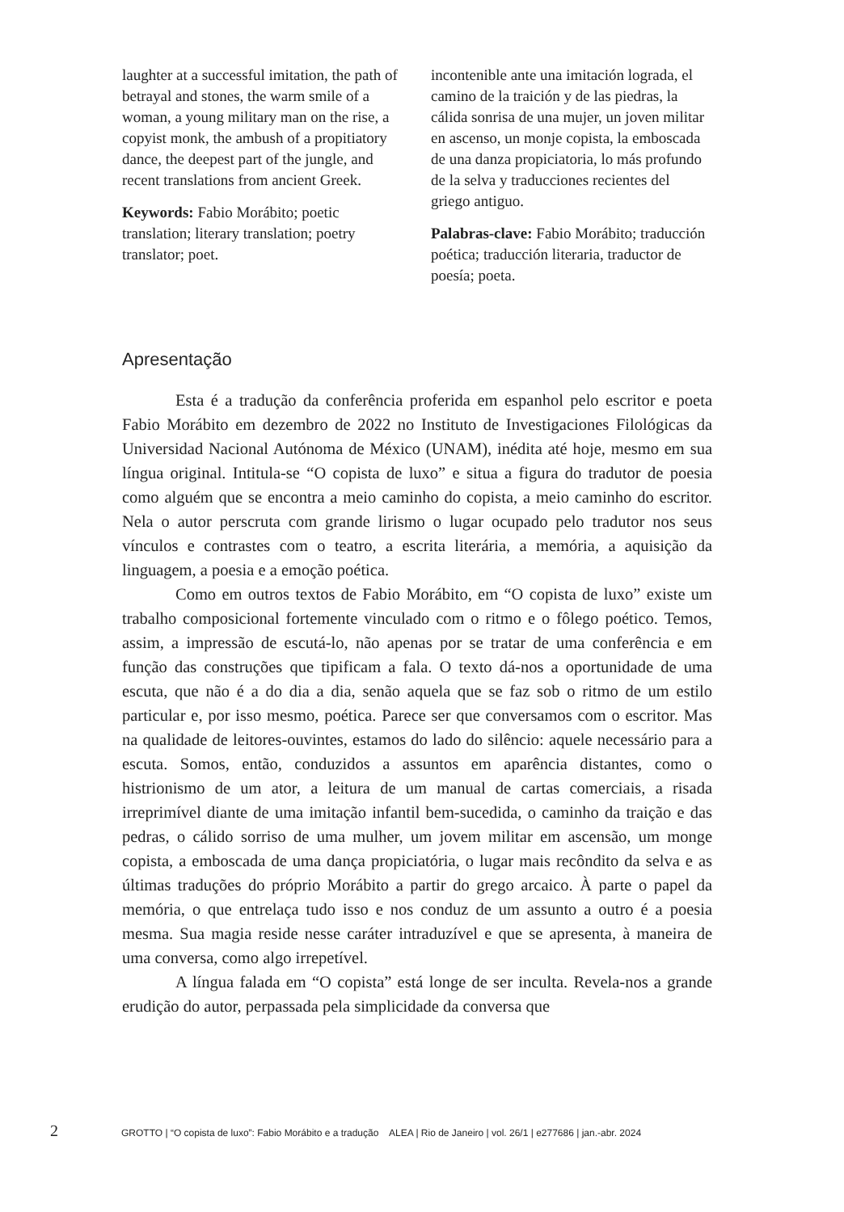laughter at a successful imitation, the path of betrayal and stones, the warm smile of a woman, a young military man on the rise, a copyist monk, the ambush of a propitiatory dance, the deepest part of the jungle, and recent translations from ancient Greek.
Keywords: Fabio Morábito; poetic translation; literary translation; poetry translator; poet.
incontenible ante una imitación lograda, el camino de la traición y de las piedras, la cálida sonrisa de una mujer, un joven militar en ascenso, un monje copista, la emboscada de una danza propiciatoria, lo más profundo de la selva y traducciones recientes del griego antiguo.
Palabras-clave: Fabio Morábito; traducción poética; traducción literaria, traductor de poesía; poeta.
Apresentação
Esta é a tradução da conferência proferida em espanhol pelo escritor e poeta Fabio Morábito em dezembro de 2022 no Instituto de Investigaciones Filológicas da Universidad Nacional Autónoma de México (UNAM), inédita até hoje, mesmo em sua língua original. Intitula-se “O copista de luxo” e situa a figura do tradutor de poesia como alguém que se encontra a meio caminho do copista, a meio caminho do escritor. Nela o autor perscruta com grande lirismo o lugar ocupado pelo tradutor nos seus vínculos e contrastes com o teatro, a escrita literária, a memória, a aquisição da linguagem, a poesia e a emoção poética.
Como em outros textos de Fabio Morábito, em “O copista de luxo” existe um trabalho composicional fortemente vinculado com o ritmo e o fôlego poético. Temos, assim, a impressão de escutá-lo, não apenas por se tratar de uma conferência e em função das construções que tipificam a fala. O texto dá-nos a oportunidade de uma escuta, que não é a do dia a dia, senão aquela que se faz sob o ritmo de um estilo particular e, por isso mesmo, poética. Parece ser que conversamos com o escritor. Mas na qualidade de leitores-ouvintes, estamos do lado do silêncio: aquele necessário para a escuta. Somos, então, conduzidos a assuntos em aparência distantes, como o histrionismo de um ator, a leitura de um manual de cartas comerciais, a risada irreprimível diante de uma imitação infantil bem-sucedida, o caminho da traição e das pedras, o cálido sorriso de uma mulher, um jovem militar em ascensão, um monge copista, a emboscada de uma dança propiciatória, o lugar mais recôndito da selva e as últimas traduções do próprio Morábito a partir do grego arcaico. À parte o papel da memória, o que entrelaça tudo isso e nos conduz de um assunto a outro é a poesia mesma. Sua magia reside nesse caráter intraduzível e que se apresenta, à maneira de uma conversa, como algo irrepetível.
A língua falada em “O copista” está longe de ser inculta. Revela-nos a grande erudição do autor, perpassada pela simplicidade da conversa que
2 GROTTO | “O copista de luxo”: Fabio Morábito e a tradução ALEA | Rio de Janeiro | vol. 26/1 | e277686 | jan.-abr. 2024